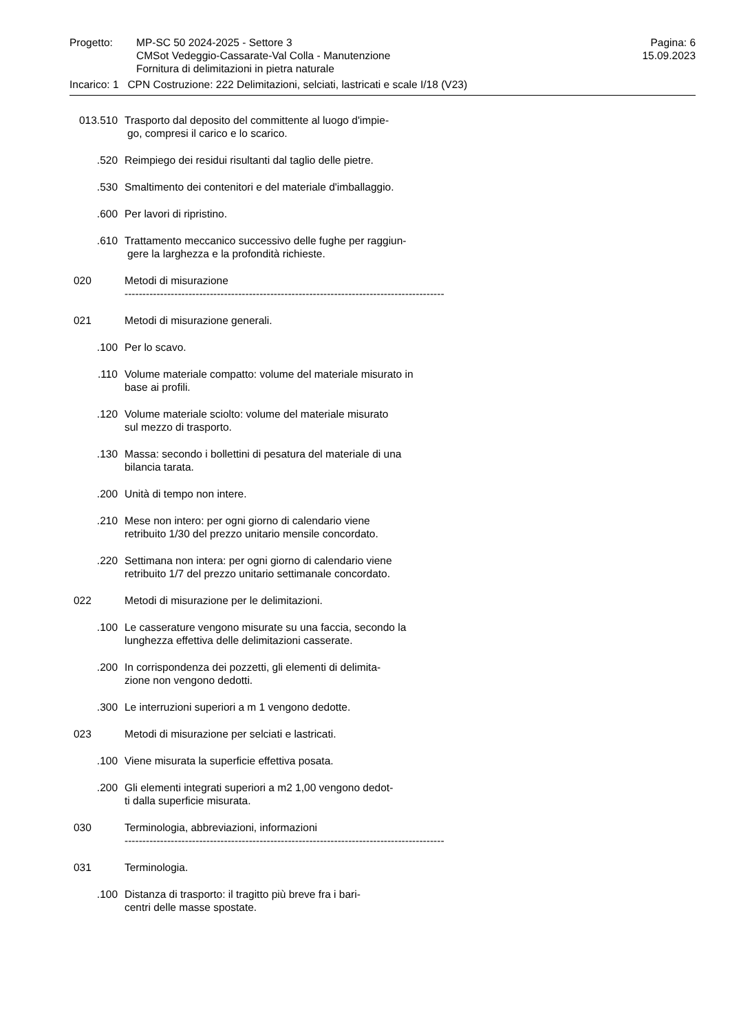Progetto: MP-SC 50 2024-2025 - Settore 3
CMSot Vedeggio-Cassarate-Val Colla - Manutenzione
Fornitura di delimitazioni in pietra naturale
Pagina: 6
15.09.2023
Incarico: 1 CPN Costruzione: 222 Delimitazioni, selciati, lastricati e scale I/18 (V23)
013.510 Trasporto dal deposito del committente al luogo d'impie-
go, compresi il carico e lo scarico.
.520 Reimpiego dei residui risultanti dal taglio delle pietre.
.530 Smaltimento dei contenitori e del materiale d'imballaggio.
.600 Per lavori di ripristino.
.610 Trattamento meccanico successivo delle fughe per raggiun-
gere la larghezza e la profondità richieste.
020 Metodi di misurazione
------------------------------------------------------------------------------------------
021 Metodi di misurazione generali.
.100 Per lo scavo.
.110 Volume materiale compatto: volume del materiale misurato in
base ai profili.
.120 Volume materiale sciolto: volume del materiale misurato
sul mezzo di trasporto.
.130 Massa: secondo i bollettini di pesatura del materiale di una
bilancia tarata.
.200 Unità di tempo non intere.
.210 Mese non intero: per ogni giorno di calendario viene
retribuito 1/30 del prezzo unitario mensile concordato.
.220 Settimana non intera: per ogni giorno di calendario viene
retribuito 1/7 del prezzo unitario settimanale concordato.
022 Metodi di misurazione per le delimitazioni.
.100 Le casserature vengono misurate su una faccia, secondo la
lunghezza effettiva delle delimitazioni casserate.
.200 In corrispondenza dei pozzetti, gli elementi di delimita-
zione non vengono dedotti.
.300 Le interruzioni superiori a m 1 vengono dedotte.
023 Metodi di misurazione per selciati e lastricati.
.100 Viene misurata la superficie effettiva posata.
.200 Gli elementi integrati superiori a m2 1,00 vengono dedot-
ti dalla superficie misurata.
030 Terminologia, abbreviazioni, informazioni
------------------------------------------------------------------------------------------
031 Terminologia.
.100 Distanza di trasporto: il tragitto più breve fra i bari-
centri delle masse spostate.